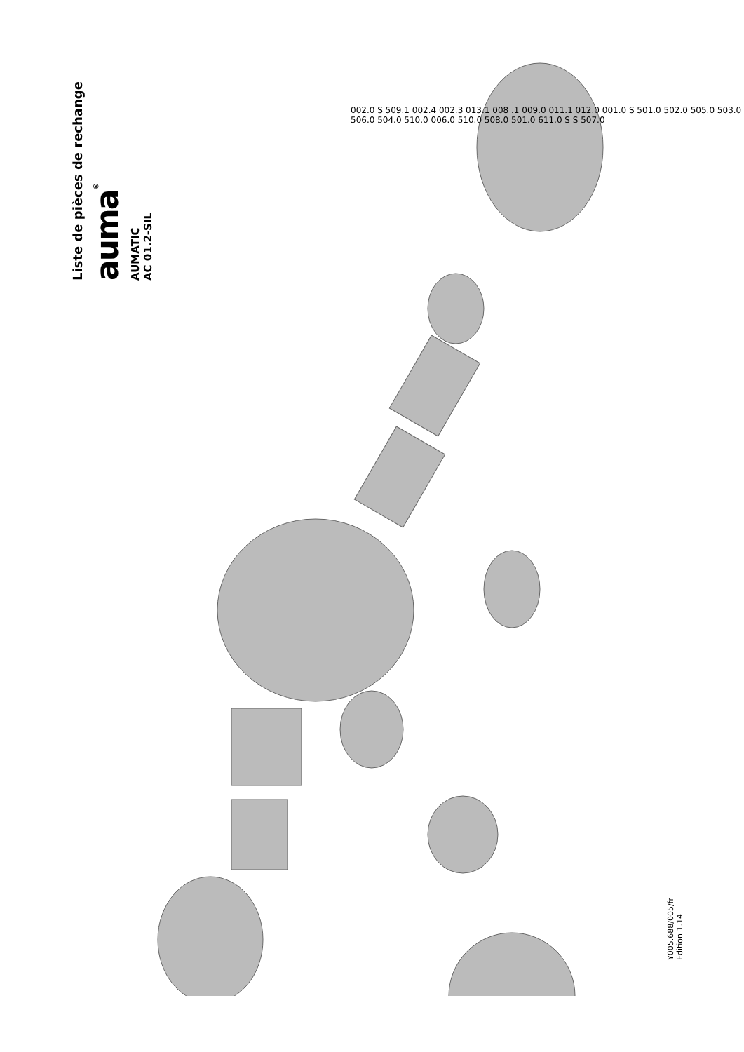Liste de pièces de rechange
auma<sup>®</sup>
AUMATIC
AC 01.2-SIL
002.0 S 509.1 002.4 002.3 013.1 008 .1 009.0 011.1 012.0 001.0 S 501.0 502.0 505.0 503.0 506.0 504.0 510.0 006.0 510.0 508.0 501.0 611.0 S S 507.0
Y005.688/005/fr
Edition 1.14